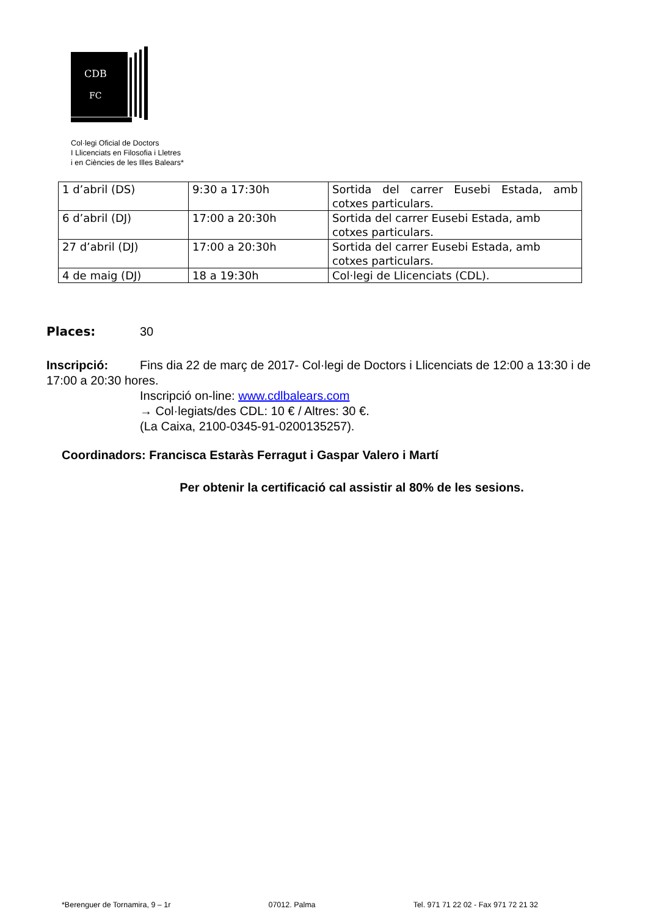CDB
FC
Col·legi Oficial de Doctors
I Llicenciats en Filosofia i Lletres
i en Ciències de les Illes Balears*
| 1 d’abril (DS) | 9:30 a 17:30h | Sortida del carrer Eusebi Estada, amb cotxes particulars. |
| 6 d’abril (DJ) | 17:00 a 20:30h | Sortida del carrer Eusebi Estada, amb cotxes particulars. |
| 27 d’abril (DJ) | 17:00 a 20:30h | Sortida del carrer Eusebi Estada, amb cotxes particulars. |
| 4 de maig (DJ) | 18 a 19:30h | Col·legi de Llicenciats (CDL). |
Places: 30
Inscripció: Fins dia 22 de març de 2017- Col·legi de Doctors i Llicenciats de 12:00 a 13:30 i de 17:00 a 20:30 hores.
Inscripció on-line: www.cdlbalears.com
→ Col·legiats/des CDL: 10 € / Altres: 30 €.
(La Caixa, 2100-0345-91-0200135257).
Coordinadors: Francisca Estaràs Ferragut i Gaspar Valero i Martí
Per obtenir la certificació cal assistir al 80% de les sesions.
*Berenguer de Tornamira, 9 – 1r 07012. Palma Tel. 971 71 22 02 - Fax 971 72 21 32